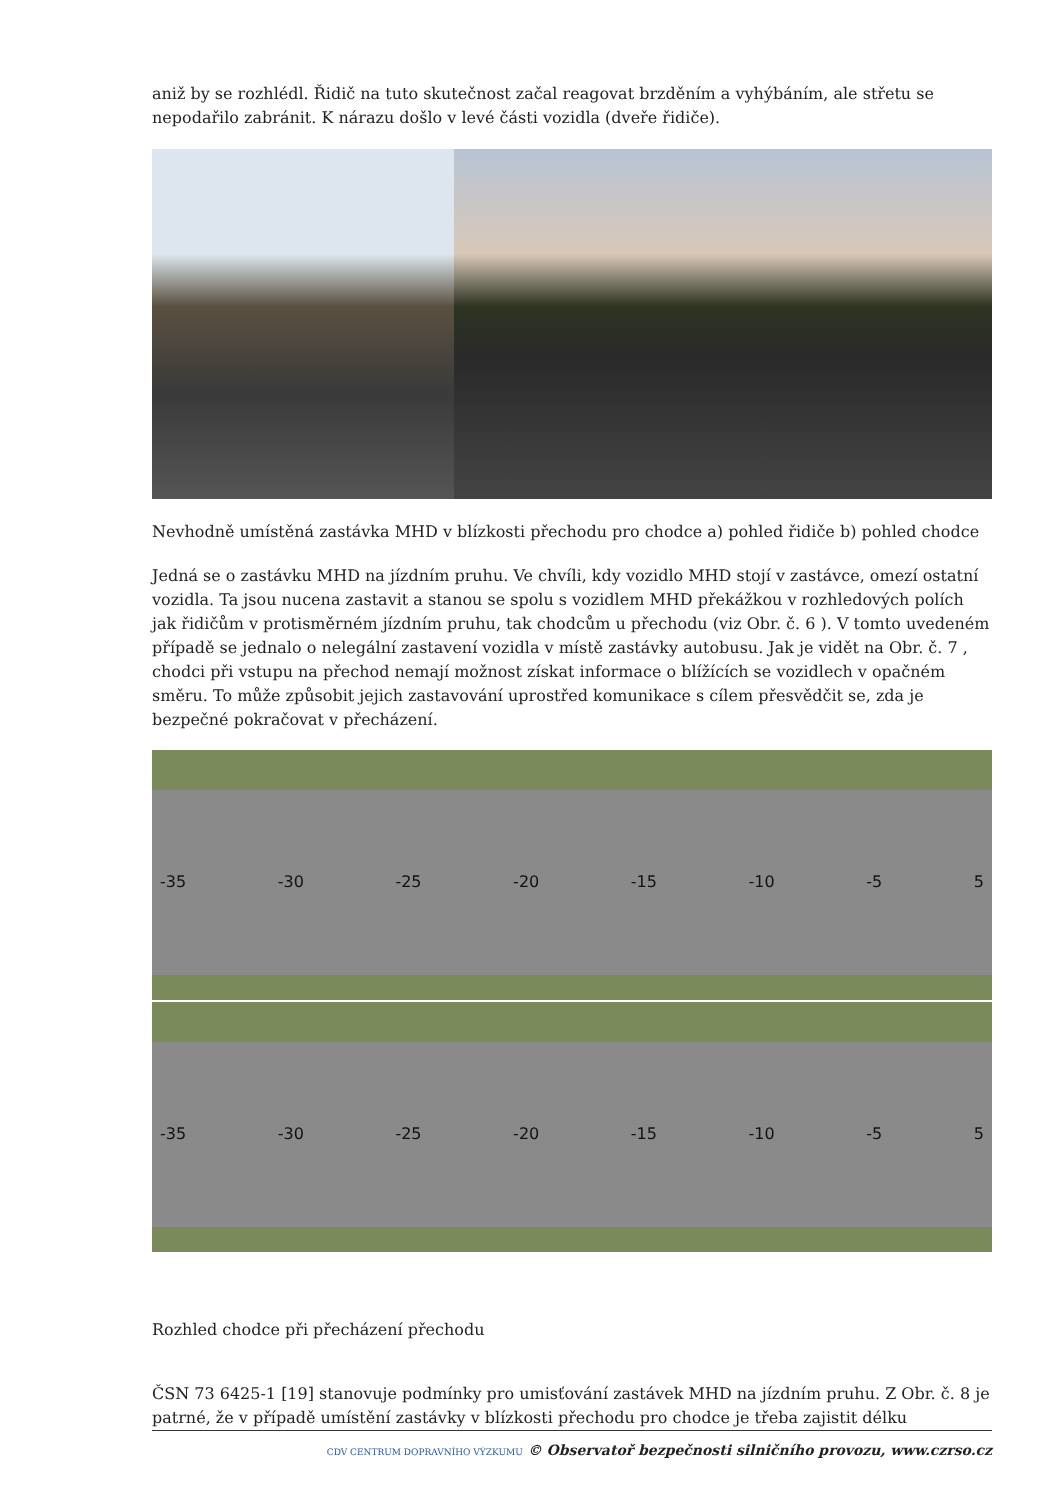aniž by se rozhlédl. Řidič na tuto skutečnost začal reagovat brzděním a vyhýbáním, ale střetu se nepodařilo zabránit. K nárazu došlo v levé části vozidla (dveře řidiče).
Nevhodně umístěná zastávka MHD v blízkosti přechodu pro chodce a) pohled řidiče b) pohled chodce
Jedná se o zastávku MHD na jízdním pruhu. Ve chvíli, kdy vozidlo MHD stojí v zastávce, omezí ostatní vozidla. Ta jsou nucena zastavit a stanou se spolu s vozidlem MHD překážkou v rozhledových polích jak řidičům v protisměrném jízdním pruhu, tak chodcům u přechodu (viz Obr. č. 6 ). V tomto uvedeném případě se jednalo o nelegální zastavení vozidla v místě zastávky autobusu. Jak je vidět na Obr. č. 7 , chodci při vstupu na přechod nemají možnost získat informace o blížících se vozidlech v opačném směru. To může způsobit jejich zastavování uprostřed komunikace s cílem přesvědčit se, zda je bezpečné pokračovat v přecházení.
-35 -30 -25 -20 -15 -10 -5 5
-35 -30 -25 -20 -15 -10 -5 5
Rozhled chodce při přecházení přechodu
ČSN 73 6425-1 [19] stanovuje podmínky pro umisťování zastávek MHD na jízdním pruhu. Z Obr. č. 8 je patrné, že v případě umístění zastávky v blízkosti přechodu pro chodce je třeba zajistit délku
CDV CENTRUM DOPRAVNÍHO VÝZKUMU © Observatoř bezpečnosti silničního provozu, www.czrso.cz